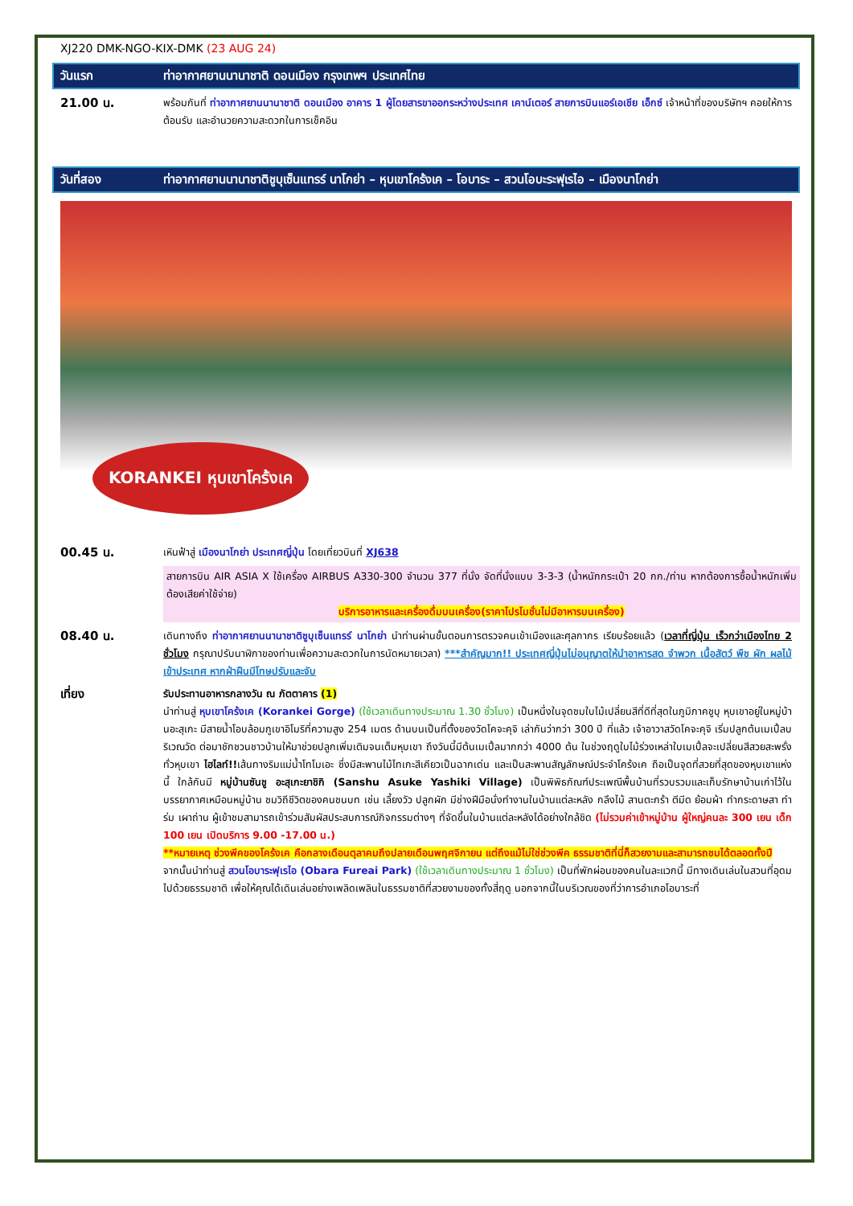XJ220 DMK-NGO-KIX-DMK (23 AUG 24)
วันแรก ท่าอากาศยานนานาชาติ ดอนเมือง กรุงเทพฯ ประเทศไทย
21.00 น.
พร้อมกันที่ ท่าอากาศยานนานาชาติ ดอนเมือง อาคาร 1 ผู้โดยสารขาออกระหว่างประเทศ เคาน์เตอร์ สายการบินแอร์เอเชีย เอ็กซ์ เจ้าหน้าที่ของบริษัทฯ คอยให้การต้อนรับ และอำนวยความสะดวกในการเช็คอิน
วันที่สอง ท่าอากาศยานนานาชาติชูบุเซ็นแทรร์ นาโกย่า – หุบเขาโคร้งเค – โอบาระ – สวนโอบะระฟุเรไอ – เมืองนาโกย่า
KORANKEI หุบเขาโคร้งเค
00.45 น.
เหินฟ้าสู่ เมืองนาโกย่า ประเทศญี่ปุ่น โดยเที่ยวบินที่ XJ638
สายการบิน AIR ASIA X ใช้เครื่อง AIRBUS A330-300 จำนวน 377 ที่นั่ง จัดที่นั่งแบบ 3-3-3 (น้ำหนักกระเป๋า 20 กก./ท่าน หากต้องการซื้อน้ำหนักเพิ่ม ต้องเสียค่าใช้จ่าย)
บริการอาหารและเครื่องดื่มบนเครื่อง(ราคาโปรโมชั่นไม่มีอาหารบนเครื่อง)
08.40 น.
เดินทางถึง ท่าอากาศยานนานาชาติชูบุเซ็นแทรร์ นาโกย่า นำท่านผ่านขั้นตอนการตรวจคนเข้าเมืองและศุลกากร เรียบร้อยแล้ว (เวลาที่ญี่ปุ่น เร็วกว่าเมืองไทย 2 ชั่วโมง กรุณาปรับนาฬิกาของท่านเพื่อความสะดวกในการนัดหมายเวลา) ***สำคัญมาก!! ประเทศญี่ปุ่นไม่อนุญาตให้นำอาหารสด จำพวก เนื้อสัตว์ พืช ผัก ผลไม้ เข้าประเทศ หากฝ่าฝืนมีโทษปรับและจับ
เที่ยง
รับประทานอาหารกลางวัน ณ ภัตตาคาร (1)
นำท่านสู่ หุบเขาโคร้งเค (Korankei Gorge) (ใช้เวลาเดินทางประมาณ 1.30 ชั่วโมง) เป็นหนึ่งในจุดชมใบไม้เปลี่ยนสีที่ดีที่สุดในภูมิภาคชูบุ หุบเขาอยู่ในหมู่บ้านอะสุเกะ มีสายน้ำโอบล้อมภูเขาอิโมริที่ความสูง 254 เมตร ด้านบนเป็นที่ตั้งของวัดโคจะคุจิ เล่ากันว่ากว่า 300 ปี ที่แล้ว เจ้าอาวาสวัดโคจะคุจิ เริ่มปลูกต้นเมเปิ้ลบริเวณวัด ต่อมาชักชวนชาวบ้านให้มาช่วยปลูกเพิ่มเติมจนเต็มหุบเขา ถึงวันนี้มีต้นเมเปิ้ลมากกว่า 4000 ต้น ในช่วงฤดูใบไม้ร่วงเหล่าใบเมเปิ้ลจะเปลี่ยนสีสวยสะพรั่งทั่วหุบเขา ไฮไลท์!!เส้นทางริมแม่น้ำโทโมเอะ ซึ่งมีสะพานไม้ไทเกะสีเคียวเป็นฉากเด่น และเป็นสะพานสัญลักษณ์ประจำโคร้งเค ถือเป็นจุดที่สวยที่สุดของหุบเขาแห่งนี้ ใกล้กันมี หมู่บ้านซันชู อะสุเกะยาชิกิ (Sanshu Asuke Yashiki Village) เป็นพิพิธภัณฑ์ประเพณีพื้นบ้านที่รวบรวมและเก็บรักษาบ้านเก่าไว้ในบรรยากาศเหมือนหมู่บ้าน ชมวิถีชีวิตของคนชนบท เช่น เลี้ยงวัว ปลูกผัก มีช่างฝีมือนั่งทำงานในบ้านแต่ละหลัง กลึงไม้ สานตะกร้า ตีมีด ย้อมผ้า ทำกระดาษสา ทำร่ม เผาถ่าน ผู้เข้าชมสามารถเข้าร่วมสัมผัสประสบการณ์กิจกรรมต่างๆ ที่จัดขึ้นในบ้านแต่ละหลังได้อย่างใกล้ชิด (ไม่รวมค่าเข้าหมู่บ้าน ผู้ใหญ่คนละ 300 เยน เด็ก 100 เยน เปิดบริการ 9.00 -17.00 น.)
**หมายเหตุ ช่วงพีคของโคร้งเค คือกลางเดือนตุลาคมถึงปลายเดือนพฤศจิกายน แต่ถึงแม้ไม่ใช่ช่วงพีค ธรรมชาติที่นี่ก็สวยงามและสามารถชมได้ตลอดทั้งปี
จากนั้นนำท่านสู่ สวนโอบาระฟุเรไอ (Obara Fureai Park) (ใช้เวลาเดินทางประมาณ 1 ชั่วโมง) เป็นที่พักผ่อนของคนในละแวกนี้ มีทางเดินเล่นในสวนที่อุดมไปด้วยธรรมชาติ เพื่อให้คุณได้เดินเล่นอย่างเพลิดเพลินในธรรมชาติที่สวยงามของทั้งสี่ฤดู นอกจากนี้ในบริเวณของที่ว่าการอำเภอโอบาระที่